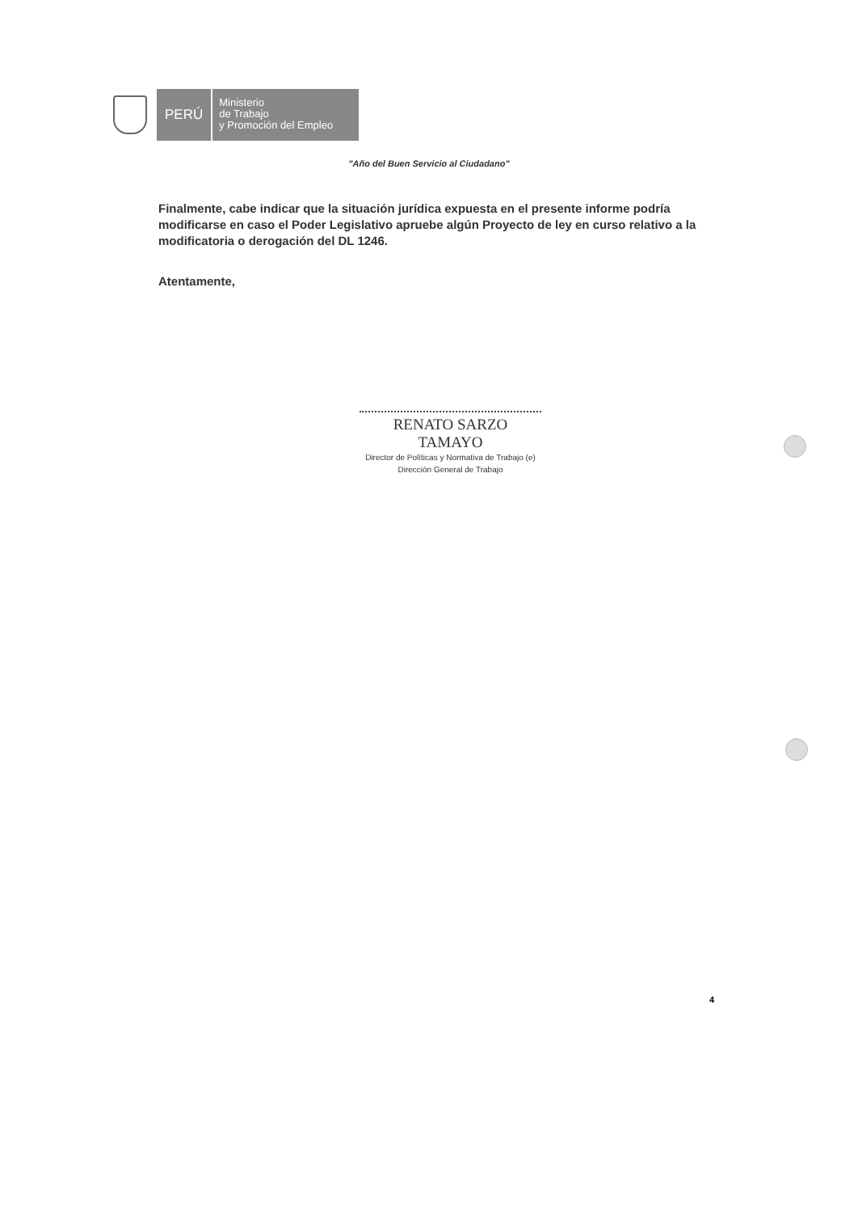PERÚ
Ministerio
de Trabajo
y Promoción del Empleo
"Año del Buen Servicio al Ciudadano"
Finalmente, cabe indicar que la situación jurídica expuesta en el presente informe podría modificarse en caso el Poder Legislativo apruebe algún Proyecto de ley en curso relativo a la modificatoria o derogación del DL 1246.
Atentamente,
RENATO SARZO TAMAYO
Director de Políticas y Normativa de Trabajo (e)
Dirección General de Trabajo
4